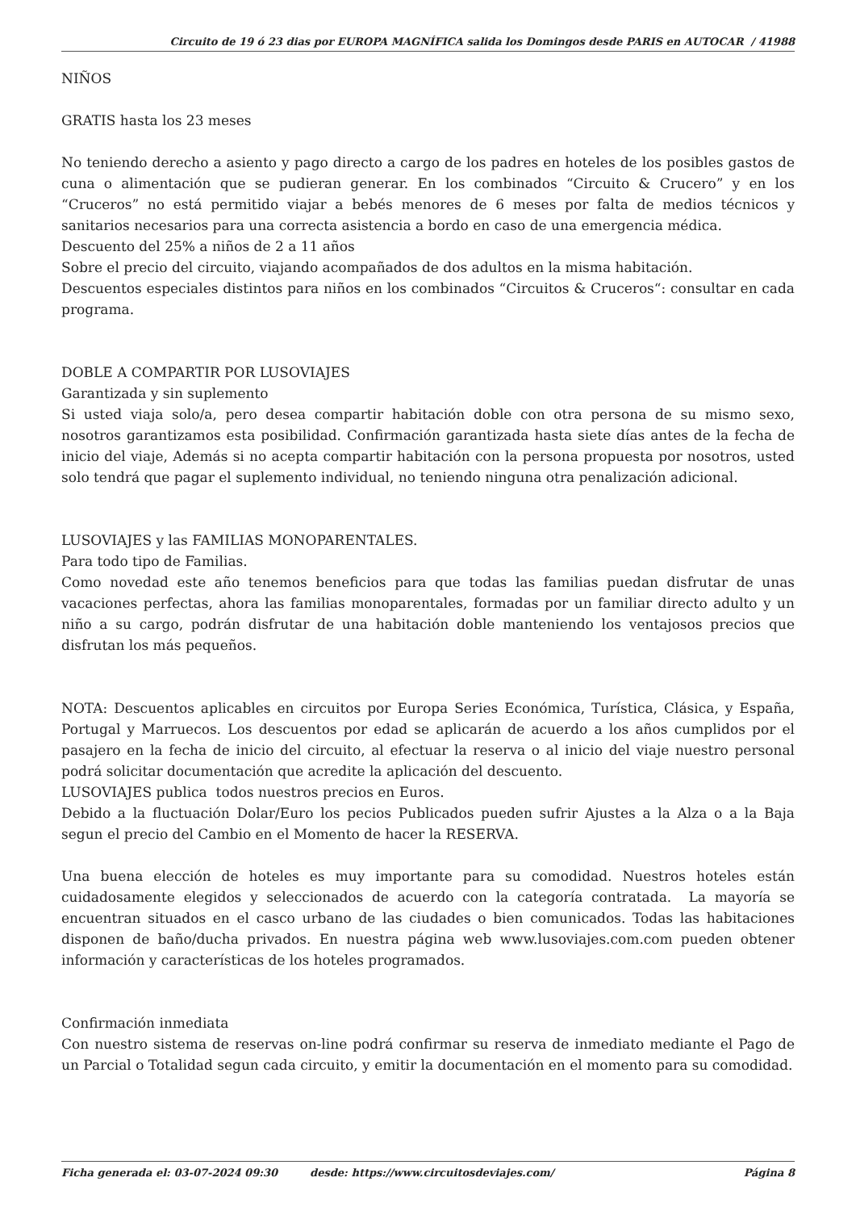Circuito de 19 ó 23 dias por EUROPA MAGNÍFICA salida los Domingos desde PARIS en AUTOCAR / 41988
NIÑOS
GRATIS hasta los 23 meses
No teniendo derecho a asiento y pago directo a cargo de los padres en hoteles de los posibles gastos de cuna o alimentación que se pudieran generar. En los combinados “Circuito & Crucero” y en los “Cruceros” no está permitido viajar a bebés menores de 6 meses por falta de medios técnicos y sanitarios necesarios para una correcta asistencia a bordo en caso de una emergencia médica.
Descuento del 25% a niños de 2 a 11 años
Sobre el precio del circuito, viajando acompañados de dos adultos en la misma habitación.
Descuentos especiales distintos para niños en los combinados “Circuitos & Cruceros“: consultar en cada programa.
DOBLE A COMPARTIR POR LUSOVIAJES
Garantizada y sin suplemento
Si usted viaja solo/a, pero desea compartir habitación doble con otra persona de su mismo sexo, nosotros garantizamos esta posibilidad. Confirmación garantizada hasta siete días antes de la fecha de inicio del viaje, Además si no acepta compartir habitación con la persona propuesta por nosotros, usted solo tendrá que pagar el suplemento individual, no teniendo ninguna otra penalización adicional.
LUSOVIAJES y las FAMILIAS MONOPARENTALES.
Para todo tipo de Familias.
Como novedad este año tenemos beneficios para que todas las familias puedan disfrutar de unas vacaciones perfectas, ahora las familias monoparentales, formadas por un familiar directo adulto y un niño a su cargo, podrán disfrutar de una habitación doble manteniendo los ventajosos precios que disfrutan los más pequeños.
NOTA: Descuentos aplicables en circuitos por Europa Series Económica, Turística, Clásica, y España, Portugal y Marruecos. Los descuentos por edad se aplicarán de acuerdo a los años cumplidos por el pasajero en la fecha de inicio del circuito, al efectuar la reserva o al inicio del viaje nuestro personal podrá solicitar documentación que acredite la aplicación del descuento.
LUSOVIAJES publica todos nuestros precios en Euros.
Debido a la fluctuación Dolar/Euro los pecios Publicados pueden sufrir Ajustes a la Alza o a la Baja segun el precio del Cambio en el Momento de hacer la RESERVA.
Una buena elección de hoteles es muy importante para su comodidad. Nuestros hoteles están cuidadosamente elegidos y seleccionados de acuerdo con la categoría contratada. La mayoría se encuentran situados en el casco urbano de las ciudades o bien comunicados. Todas las habitaciones disponen de baño/ducha privados. En nuestra página web www.lusoviajes.com.com pueden obtener información y características de los hoteles programados.
Confirmación inmediata
Con nuestro sistema de reservas on-line podrá confirmar su reserva de inmediato mediante el Pago de un Parcial o Totalidad segun cada circuito, y emitir la documentación en el momento para su comodidad.
Ficha generada el: 03-07-2024 09:30 desde: https://www.circuitosdeviajes.com/ Página 8